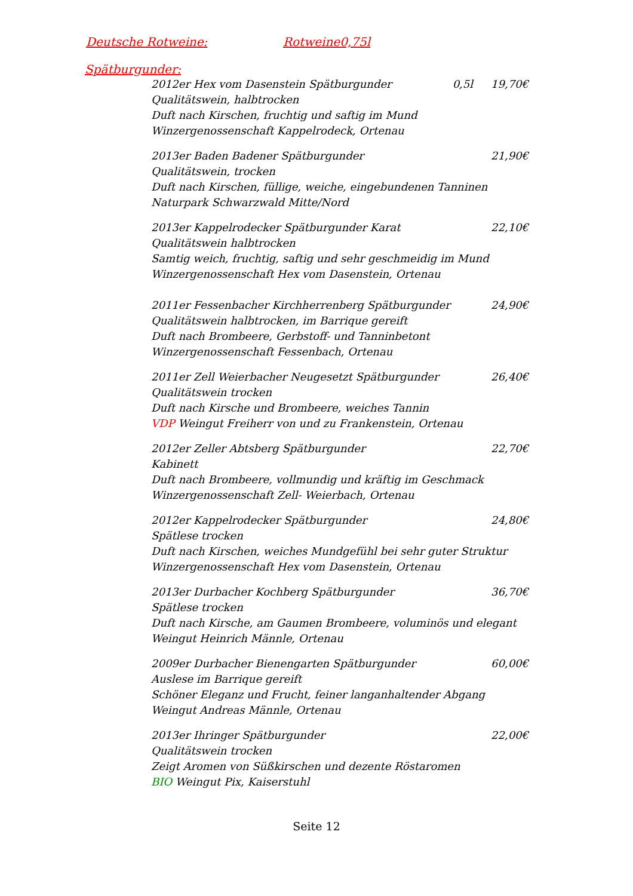Deutsche Rotweine: Rotweine0,75l
Spätburgunder:
2012er Hex vom Dasenstein Spätburgunder 0,5l 19,70€
Qualitätswein, halbtrocken
Duft nach Kirschen, fruchtig und saftig im Mund
Winzergenossenschaft Kappelrodeck, Ortenau
2013er Baden Badener Spätburgunder 21,90€
Qualitätswein, trocken
Duft nach Kirschen, füllige, weiche, eingebundenen Tanninen
Naturpark Schwarzwald Mitte/Nord
2013er Kappelrodecker Spätburgunder Karat 22,10€
Qualitätswein halbtrocken
Samtig weich, fruchtig, saftig und sehr geschmeidig im Mund
Winzergenossenschaft Hex vom Dasenstein, Ortenau
2011er Fessenbacher Kirchherrenberg Spätburgunder 24,90€
Qualitätswein halbtrocken, im Barrique gereift
Duft nach Brombeere, Gerbstoff- und Tanninbetont
Winzergenossenschaft Fessenbach, Ortenau
2011er Zell Weierbacher Neugesetzt Spätburgunder 26,40€
Qualitätswein trocken
Duft nach Kirsche und Brombeere, weiches Tannin
VDP Weingut Freiherr von und zu Frankenstein, Ortenau
2012er Zeller Abtsberg Spätburgunder 22,70€
Kabinett
Duft nach Brombeere, vollmundig und kräftig im Geschmack
Winzergenossenschaft Zell- Weierbach, Ortenau
2012er Kappelrodecker Spätburgunder 24,80€
Spätlese trocken
Duft nach Kirschen, weiches Mundgefühl bei sehr guter Struktur
Winzergenossenschaft Hex vom Dasenstein, Ortenau
2013er Durbacher Kochberg Spätburgunder 36,70€
Spätlese trocken
Duft nach Kirsche, am Gaumen Brombeere, voluminös und elegant
Weingut Heinrich Männle, Ortenau
2009er Durbacher Bienengarten Spätburgunder 60,00€
Auslese im Barrique gereift
Schöner Eleganz und Frucht, feiner langanhaltender Abgang
Weingut Andreas Männle, Ortenau
2013er Ihringer Spätburgunder 22,00€
Qualitätswein trocken
Zeigt Aromen von Süßkirschen und dezente Röstaromen
BIO Weingut Pix, Kaiserstuhl
Seite 12